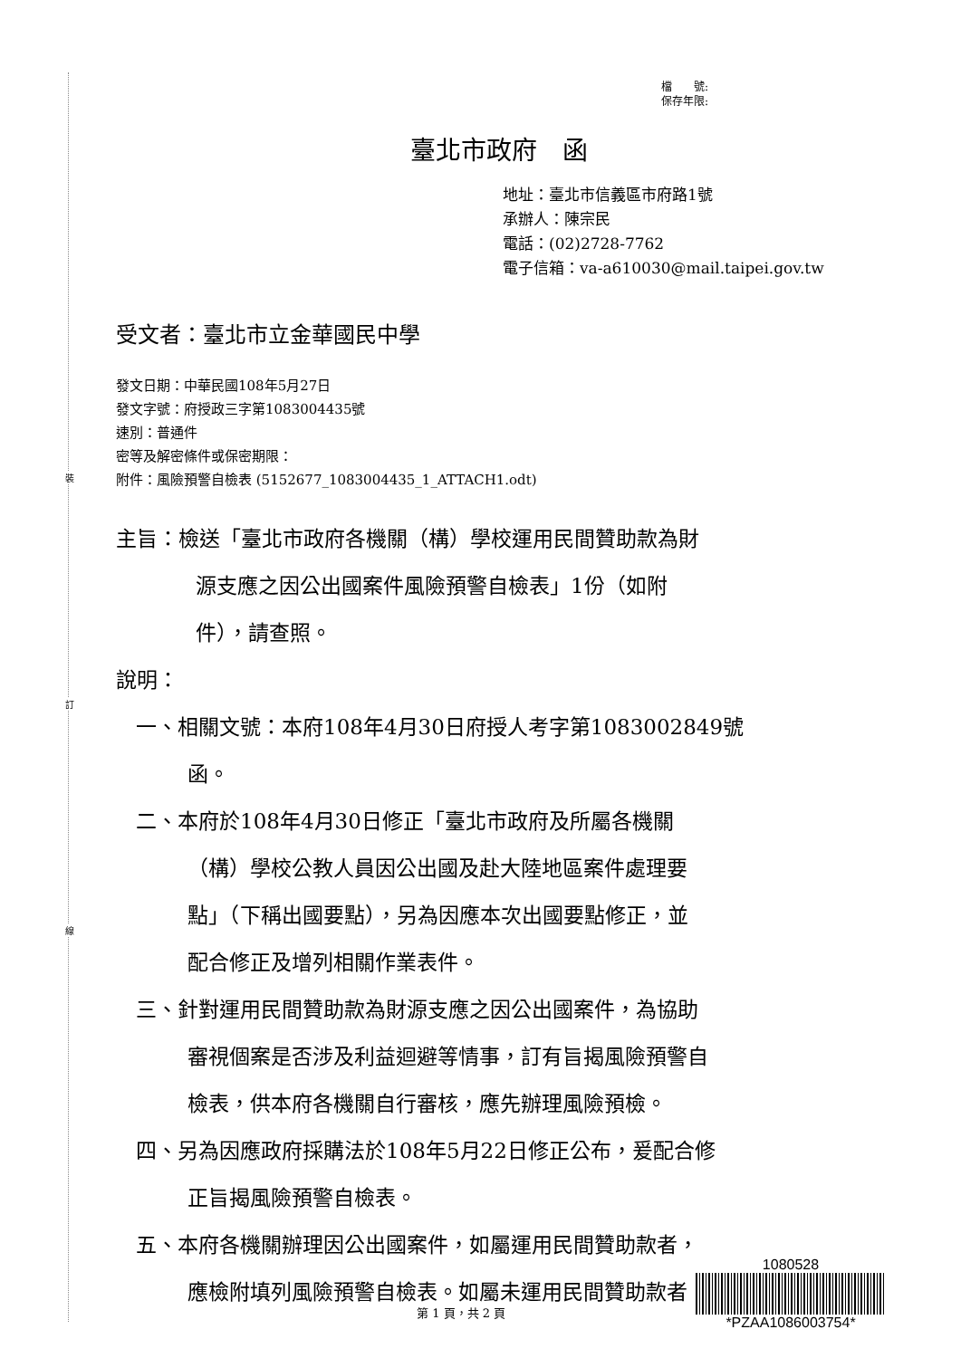裝
訂
線
檔　　號:
保存年限:
臺北市政府　函
地址：臺北市信義區市府路1號
承辦人：陳宗民
電話：(02)2728-7762
電子信箱：va-a610030@mail.taipei.gov.tw
受文者：臺北市立金華國民中學
發文日期：中華民國108年5月27日
發文字號：府授政三字第1083004435號
速別：普通件
密等及解密條件或保密期限：
附件：風險預警自檢表 (5152677_1083004435_1_ATTACH1.odt)
主旨：檢送「臺北市政府各機關（構）學校運用民間贊助款為財
源支應之因公出國案件風險預警自檢表」1份（如附
件），請查照。
說明：
一、相關文號：本府108年4月30日府授人考字第1083002849號
函。
二、本府於108年4月30日修正「臺北市政府及所屬各機關
（構）學校公教人員因公出國及赴大陸地區案件處理要
點」（下稱出國要點），另為因應本次出國要點修正，並
配合修正及增列相關作業表件。
三、針對運用民間贊助款為財源支應之因公出國案件，為協助
審視個案是否涉及利益迴避等情事，訂有旨揭風險預警自
檢表，供本府各機關自行審核，應先辦理風險預檢。
四、另為因應政府採購法於108年5月22日修正公布，爰配合修
正旨揭風險預警自檢表。
五、本府各機關辦理因公出國案件，如屬運用民間贊助款者，
應檢附填列風險預警自檢表。如屬未運用民間贊助款者，
1080528
*PZAA1086003754*
第 1 頁，共 2 頁